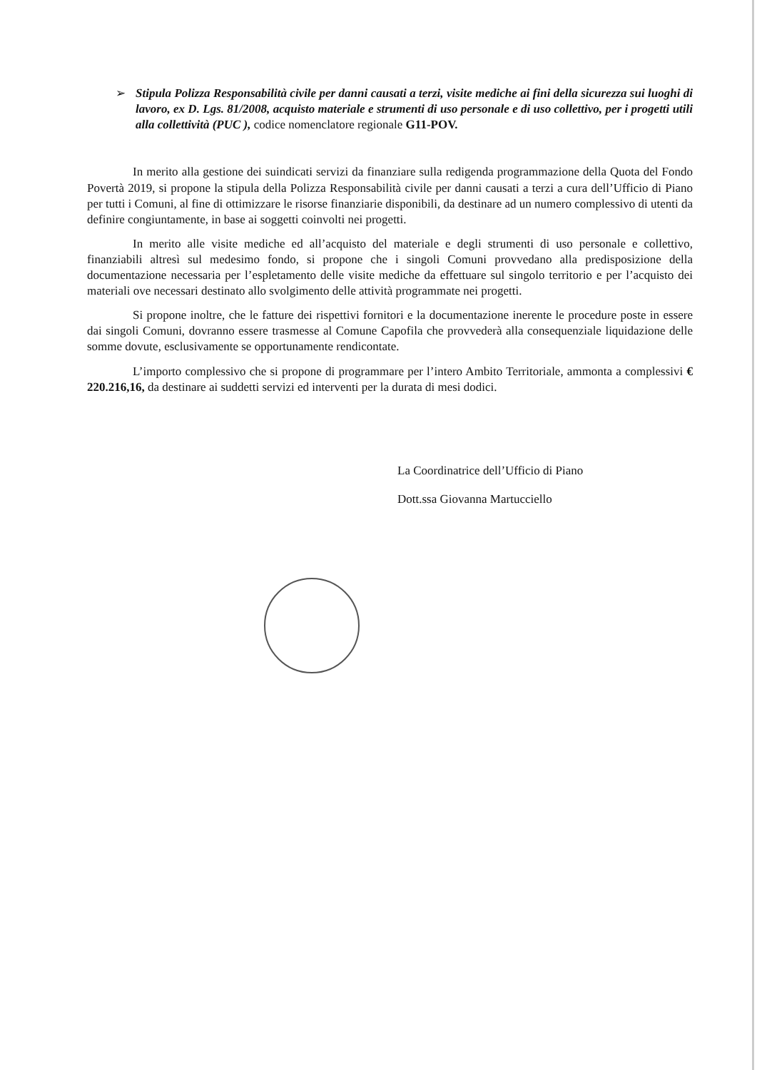➢ Stipula Polizza Responsabilità civile per danni causati a terzi, visite mediche ai fini della sicurezza sui luoghi di lavoro, ex D. Lgs. 81/2008, acquisto materiale e strumenti di uso personale e di uso collettivo, per i progetti utili alla collettività (PUC ), codice nomenclatore regionale G11-POV.
In merito alla gestione dei suindicati servizi da finanziare sulla redigenda programmazione della Quota del Fondo Povertà 2019, si propone la stipula della Polizza Responsabilità civile per danni causati a terzi a cura dell’Ufficio di Piano per tutti i Comuni, al fine di ottimizzare le risorse finanziarie disponibili, da destinare ad un numero complessivo di utenti da definire congiuntamente, in base ai soggetti coinvolti nei progetti.
In merito alle visite mediche ed all’acquisto del materiale e degli strumenti di uso personale e collettivo, finanziabili altresì sul medesimo fondo, si propone che i singoli Comuni provvedano alla predisposizione della documentazione necessaria per l’espletamento delle visite mediche da effettuare sul singolo territorio e per l’acquisto dei materiali ove necessari destinato allo svolgimento delle attività programmate nei progetti.
Si propone inoltre, che le fatture dei rispettivi fornitori e la documentazione inerente le procedure poste in essere dai singoli Comuni, dovranno essere trasmesse al Comune Capofila che provvederà alla consequenziale liquidazione delle somme dovute, esclusivamente se opportunamente rendicontate.
L’importo complessivo che si propone di programmare per l’intero Ambito Territoriale, ammonta a complessivi € 220.216,16, da destinare ai suddetti servizi ed interventi per la durata di mesi dodici.
La Coordinatrice dell’Ufficio di Piano
Dott.ssa Giovanna Martucciello